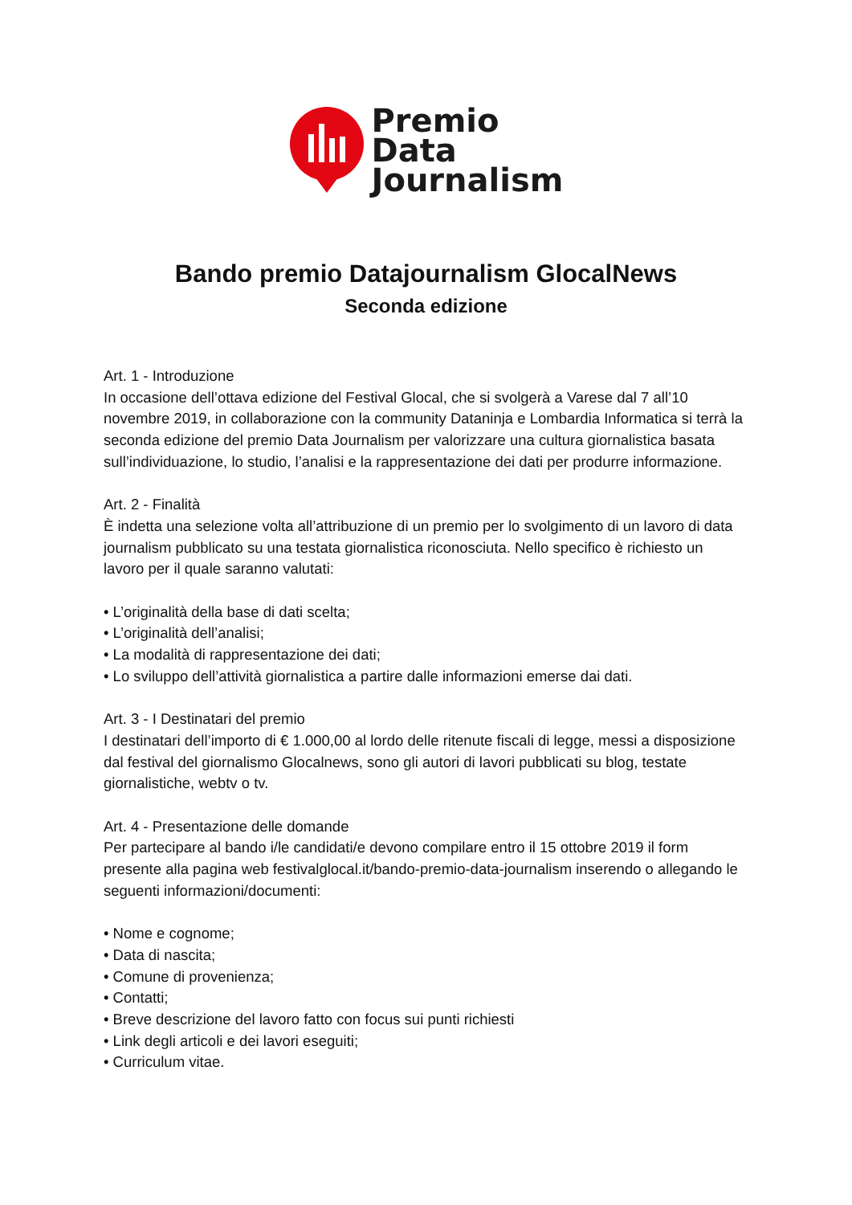Premio
Data
Journalism
Bando premio Datajournalism GlocalNews
Seconda edizione
Art. 1 - Introduzione
In occasione dell’ottava edizione del Festival Glocal, che si svolgerà a Varese dal 7 all’10 novembre 2019, in collaborazione con la community Dataninja e Lombardia Informatica si terrà la seconda edizione del premio Data Journalism per valorizzare una cultura giornalistica basata sull’individuazione, lo studio, l’analisi e la rappresentazione dei dati per produrre informazione.
Art. 2 - Finalità
È indetta una selezione volta all’attribuzione di un premio per lo svolgimento di un lavoro di data journalism pubblicato su una testata giornalistica riconosciuta. Nello specifico è richiesto un lavoro per il quale saranno valutati:
• L’originalità della base di dati scelta;
• L’originalità dell’analisi;
• La modalità di rappresentazione dei dati;
• Lo sviluppo dell’attività giornalistica a partire dalle informazioni emerse dai dati.
Art. 3 - I Destinatari del premio
I destinatari dell’importo di € 1.000,00 al lordo delle ritenute fiscali di legge, messi a disposizione dal festival del giornalismo Glocalnews, sono gli autori di lavori pubblicati su blog, testate giornalistiche, webtv o tv.
Art. 4 - Presentazione delle domande
Per partecipare al bando i/le candidati/e devono compilare entro il 15 ottobre 2019 il form presente alla pagina web festivalglocal.it/bando-premio-data-journalism inserendo o allegando le seguenti informazioni/documenti:
• Nome e cognome;
• Data di nascita;
• Comune di provenienza;
• Contatti;
• Breve descrizione del lavoro fatto con focus sui punti richiesti
• Link degli articoli e dei lavori eseguiti;
• Curriculum vitae.